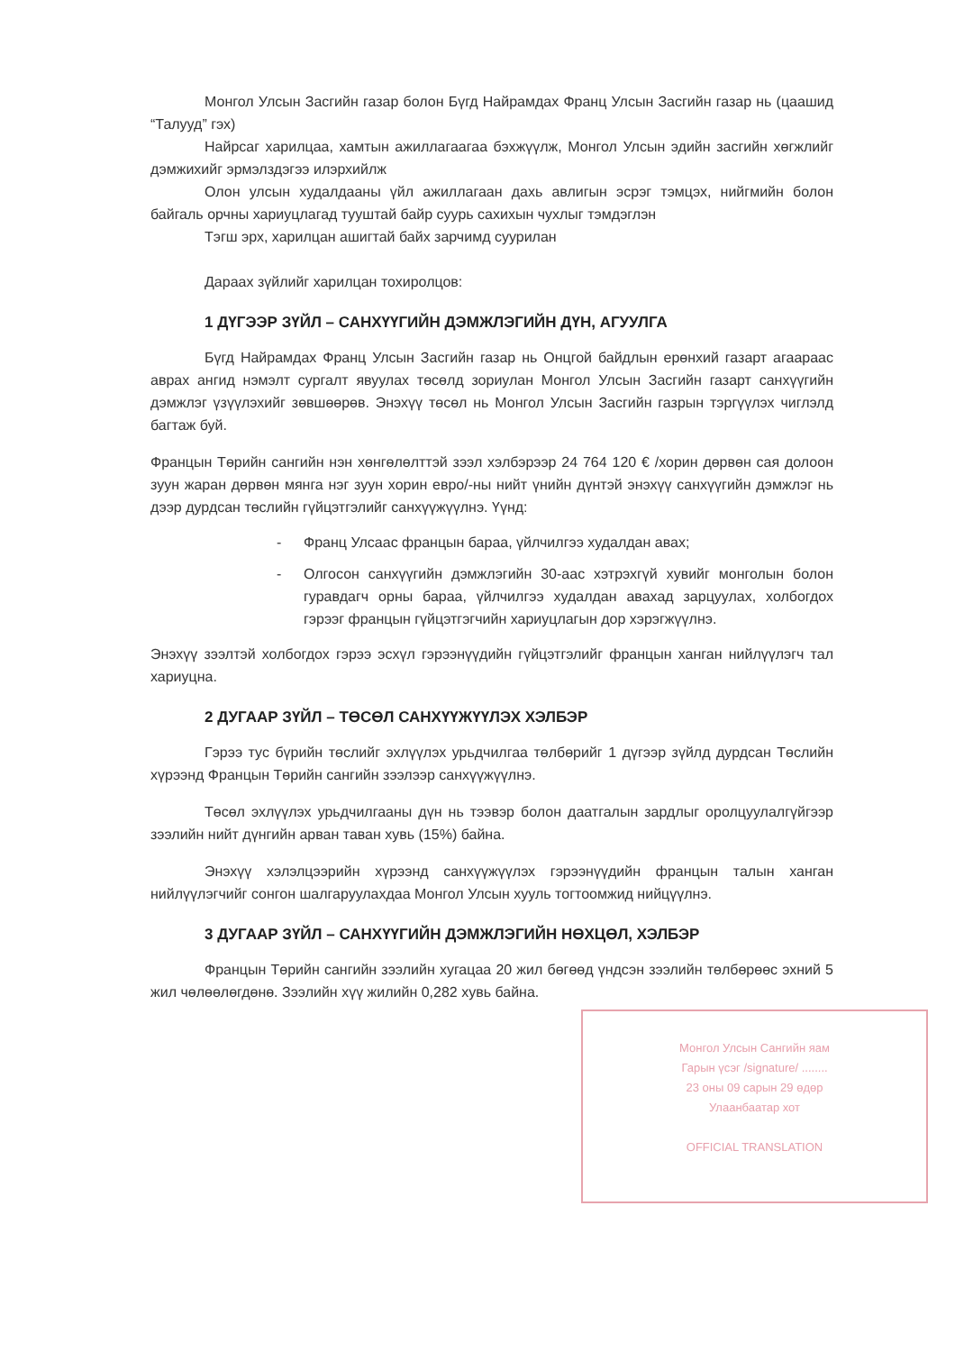Монгол Улсын Засгийн газар болон Бүгд Найрамдах Франц Улсын Засгийн газар нь (цаашид “Талууд” гэх)
Найрсаг харилцаа, хамтын ажиллагаагаа бэхжүүлж, Монгол Улсын эдийн засгийн хөгжлийг дэмжихийг эрмэлздэгээ илэрхийлж
Олон улсын худалдааны үйл ажиллагаан дахь авлигын эсрэг тэмцэх, нийгмийн болон байгаль орчны хариуцлагад тууштай байр суурь сахихын чухлыг тэмдэглэн
Тэгш эрх, харилцан ашигтай байх зарчимд суурилан
Дараах зүйлийг харилцан тохиролцов:
1 ДҮГЭЭР ЗҮЙЛ – САНХҮҮГИЙН ДЭМЖЛЭГИЙН ДҮН, АГУУЛГА
Бүгд Найрамдах Франц Улсын Засгийн газар нь Онцгой байдлын ерөнхий газарт агаараас аврах ангид нэмэлт сургалт явуулах төсөлд зориулан Монгол Улсын Засгийн газарт санхүүгийн дэмжлэг үзүүлэхийг зөвшөөрөв. Энэхүү төсөл нь Монгол Улсын Засгийн газрын тэргүүлэх чиглэлд багтаж буй.
Францын Төрийн сангийн нэн хөнгөлөлттэй зээл хэлбэрээр 24 764 120 € /хорин дөрвөн сая долоон зуун жаран дөрвөн мянга нэг зуун хорин евро/-ны нийт үнийн дүнтэй энэхүү санхүүгийн дэмжлэг нь дээр дурдсан төслийн гүйцэтгэлийг санхүүжүүлнэ. Үүнд:
- Франц Улсаас францын бараа, үйлчилгээ худалдан авах;
- Олгосон санхүүгийн дэмжлэгийн 30-аас хэтрэхгүй хувийг монголын болон гуравдагч орны бараа, үйлчилгээ худалдан авахад зарцуулах, холбогдох гэрээг францын гүйцэтгэгчийн хариуцлагын дор хэрэгжүүлнэ.
Энэхүү зээлтэй холбогдох гэрээ эсхүл гэрээнүүдийн гүйцэтгэлийг францын ханган нийлүүлэгч тал хариуцна.
2 ДУГААР ЗҮЙЛ – ТӨСӨЛ САНХҮҮЖҮҮЛЭХ ХЭЛБЭР
Гэрээ тус бүрийн төслийг эхлүүлэх урьдчилгаа төлбөрийг 1 дүгээр зүйлд дурдсан Төслийн хүрээнд Францын Төрийн сангийн зээлээр санхүүжүүлнэ.
Төсөл эхлүүлэх урьдчилгааны дүн нь тээвэр болон даатгалын зардлыг оролцуулалгүйгээр зээлийн нийт дүнгийн арван таван хувь (15%) байна.
Энэхүү хэлэлцээрийн хүрээнд санхүүжүүлэх гэрээнүүдийн францын талын ханган нийлүүлэгчийг сонгон шалгаруулахдаа Монгол Улсын хууль тогтоомжид нийцүүлнэ.
3 ДУГААР ЗҮЙЛ – САНХҮҮГИЙН ДЭМЖЛЭГИЙН НӨХЦӨЛ, ХЭЛБЭР
Францын Төрийн сангийн зээлийн хугацаа 20 жил бөгөөд үндсэн зээлийн төлбөрөөс эхний 5 жил чөлөөлөгдөнө. Зээлийн хүү жилийн 0,282 хувь байна.
Монгол Улсын Сангийн яам
Гарын үсэг /signature/ ........
23 оны 09 сарын 29 өдөр
Улаанбаатар хот
OFFICIAL TRANSLATION